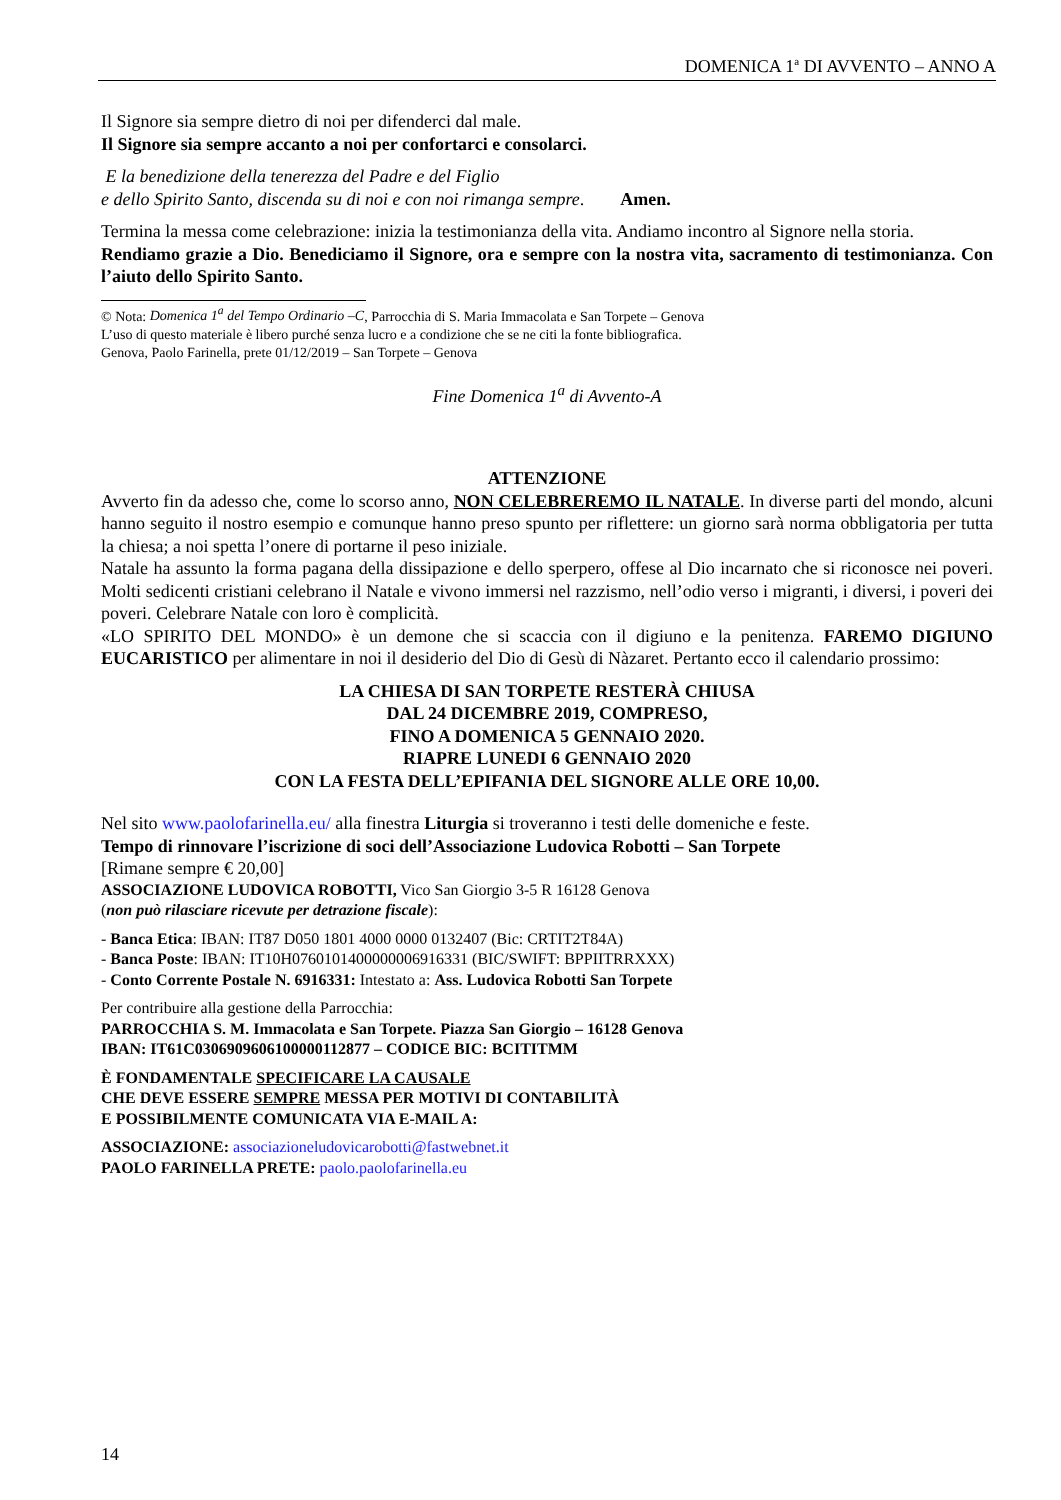DOMENICA 1<sup>a</sup> DI AVVENTO – ANNO A
Il Signore sia sempre dietro di noi per difenderci dal male.
Il Signore sia sempre accanto a noi per confortarci e consolarci.
E la benedizione della tenerezza del Padre e del Figlio
e dello Spirito Santo, discenda su di noi e con noi rimanga sempre. Amen.
Termina la messa come celebrazione: inizia la testimonianza della vita. Andiamo incontro al Signore nella storia.
Rendiamo grazie a Dio. Benediciamo il Signore, ora e sempre con la nostra vita, sacramento di testimonianza. Con l’aiuto dello Spirito Santo.
© Nota: Domenica 1<sup>a</sup> del Tempo Ordinario –C, Parrocchia di S. Maria Immacolata e San Torpete – Genova
L’uso di questo materiale è libero purché senza lucro e a condizione che se ne citi la fonte bibliografica.
Genova, Paolo Farinella, prete 01/12/2019 – San Torpete – Genova
Fine Domenica 1<sup>a</sup> di Avvento-A
ATTENZIONE
Avverto fin da adesso che, come lo scorso anno, NON CELEBREREMO IL NATALE. In diverse parti del mondo, alcuni hanno seguito il nostro esempio e comunque hanno preso spunto per riflettere: un giorno sarà norma obbligatoria per tutta la chiesa; a noi spetta l’onere di portarne il peso iniziale.
Natale ha assunto la forma pagana della dissipazione e dello sperpero, offese al Dio incarnato che si riconosce nei poveri. Molti sedicenti cristiani celebrano il Natale e vivono immersi nel razzismo, nell’odio verso i migranti, i diversi, i poveri dei poveri. Celebrare Natale con loro è complicità.
«LO SPIRITO DEL MONDO» è un demone che si scaccia con il digiuno e la penitenza. FAREMO DIGIUNO EUCARISTICO per alimentare in noi il desiderio del Dio di Gesù di Nàzaret. Pertanto ecco il calendario prossimo:
LA CHIESA DI SAN TORPETE RESTERÀ CHIUSA
DAL 24 DICEMBRE 2019, COMPRESO,
FINO A DOMENICA 5 GENNAIO 2020.
RIAPRE LUNEDI 6 GENNAIO 2020
CON LA FESTA DELL’EPIFANIA DEL SIGNORE ALLE ORE 10,00.
Nel sito www.paolofarinella.eu/ alla finestra Liturgia si troveranno i testi delle domeniche e feste.
Tempo di rinnovare l’iscrizione di soci dell’Associazione Ludovica Robotti – San Torpete
[Rimane sempre € 20,00]
ASSOCIAZIONE LUDOVICA ROBOTTI, Vico San Giorgio 3-5 R 16128 Genova
(non può rilasciare ricevute per detrazione fiscale):
- Banca Etica: IBAN: IT87 D050 1801 4000 0000 0132407 (Bic: CRTIT2T84A)
- Banca Poste: IBAN: IT10H0760101400000006916331 (BIC/SWIFT: BPPIITRRXXX)
- Conto Corrente Postale N. 6916331: Intestato a: Ass. Ludovica Robotti San Torpete
Per contribuire alla gestione della Parrocchia:
PARROCCHIA S. M. Immacolata e San Torpete. Piazza San Giorgio – 16128 Genova
IBAN: IT61C0306909606100000112877 – CODICE BIC: BCITITMM
È FONDAMENTALE SPECIFICARE LA CAUSALE
CHE DEVE ESSERE SEMPRE MESSA PER MOTIVI DI CONTABILITÀ
E POSSIBILMENTE COMUNICATA VIA E-MAIL A:
ASSOCIAZIONE: associazioneludovicarobotti@fastwebnet.it
PAOLO FARINELLA PRETE: paolo.paolofarinella.eu
14